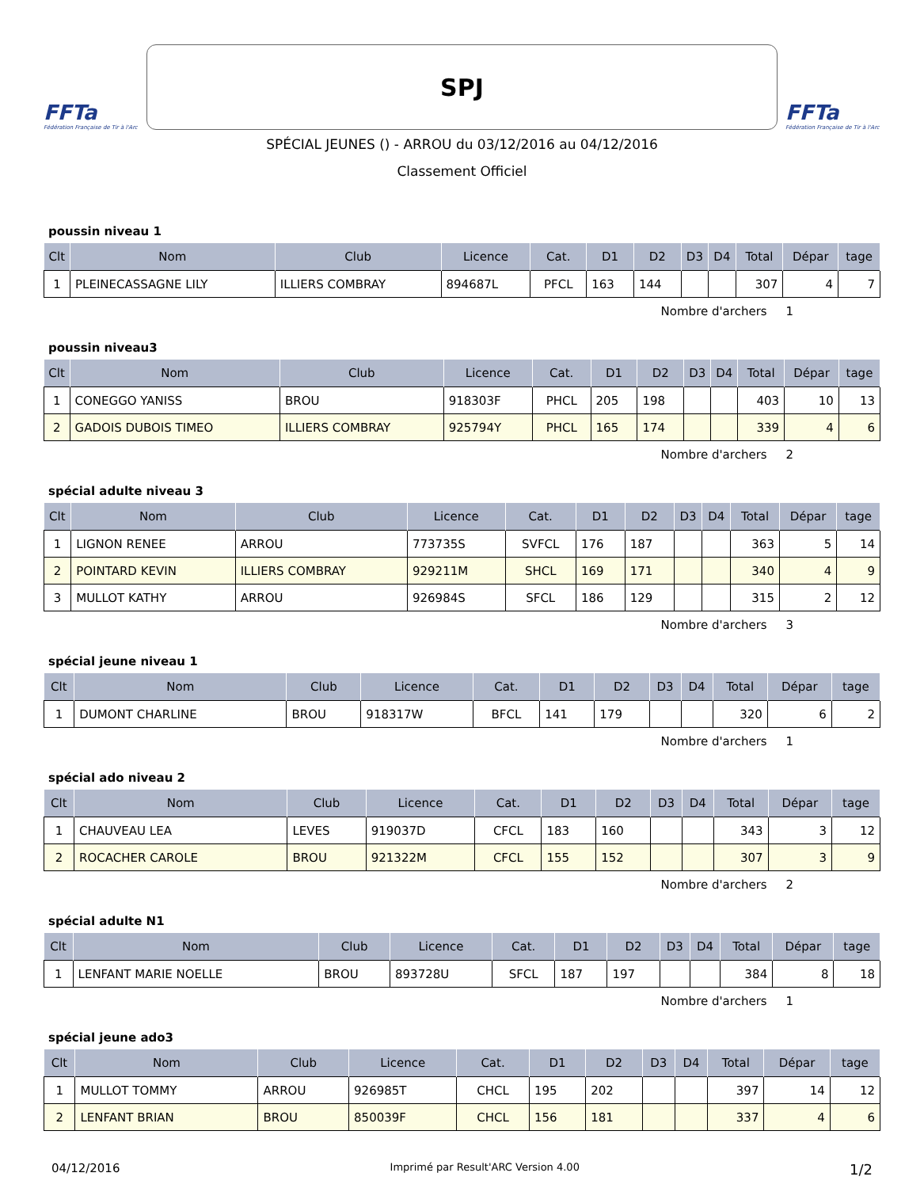FFTa
Fédération Française de Tir à l'Arc
SPJ
FFTa
Fédération Française de Tir à l'Arc
SPÉCIAL JEUNES () - ARROU du 03/12/2016 au 04/12/2016
Classement Officiel
poussin niveau 1
| Clt | Nom | Club | Licence | Cat. | D1 | D2 | D3 | D4 | Total | Dépar | tage |
| --- | --- | --- | --- | --- | --- | --- | --- | --- | --- | --- | --- |
| 1 | PLEINECASSAGNE LILY | ILLIERS COMBRAY | 894687L | PFCL | 163 | 144 | | | 307 | 4 | 7 |
Nombre d'archers 1
poussin niveau3
| Clt | Nom | Club | Licence | Cat. | D1 | D2 | D3 | D4 | Total | Dépar | tage |
| --- | --- | --- | --- | --- | --- | --- | --- | --- | --- | --- | --- |
| 1 | CONEGGO YANISS | BROU | 918303F | PHCL | 205 | 198 | | | 403 | 10 | 13 |
| 2 | GADOIS DUBOIS TIMEO | ILLIERS COMBRAY | 925794Y | PHCL | 165 | 174 | | | 339 | 4 | 6 |
Nombre d'archers 2
spécial adulte niveau 3
| Clt | Nom | Club | Licence | Cat. | D1 | D2 | D3 | D4 | Total | Dépar | tage |
| --- | --- | --- | --- | --- | --- | --- | --- | --- | --- | --- | --- |
| 1 | LIGNON RENEE | ARROU | 773735S | SVFCL | 176 | 187 | | | 363 | 5 | 14 |
| 2 | POINTARD KEVIN | ILLIERS COMBRAY | 929211M | SHCL | 169 | 171 | | | 340 | 4 | 9 |
| 3 | MULLOT KATHY | ARROU | 926984S | SFCL | 186 | 129 | | | 315 | 2 | 12 |
Nombre d'archers 3
spécial jeune niveau 1
| Clt | Nom | Club | Licence | Cat. | D1 | D2 | D3 | D4 | Total | Dépar | tage |
| --- | --- | --- | --- | --- | --- | --- | --- | --- | --- | --- | --- |
| 1 | DUMONT CHARLINE | BROU | 918317W | BFCL | 141 | 179 | | | 320 | 6 | 2 |
Nombre d'archers 1
spécial ado niveau 2
| Clt | Nom | Club | Licence | Cat. | D1 | D2 | D3 | D4 | Total | Dépar | tage |
| --- | --- | --- | --- | --- | --- | --- | --- | --- | --- | --- | --- |
| 1 | CHAUVEAU LEA | LEVES | 919037D | CFCL | 183 | 160 | | | 343 | 3 | 12 |
| 2 | ROCACHER CAROLE | BROU | 921322M | CFCL | 155 | 152 | | | 307 | 3 | 9 |
Nombre d'archers 2
spécial adulte N1
| Clt | Nom | Club | Licence | Cat. | D1 | D2 | D3 | D4 | Total | Dépar | tage |
| --- | --- | --- | --- | --- | --- | --- | --- | --- | --- | --- | --- |
| 1 | LENFANT MARIE NOELLE | BROU | 893728U | SFCL | 187 | 197 | | | 384 | 8 | 18 |
Nombre d'archers 1
spécial jeune ado3
| Clt | Nom | Club | Licence | Cat. | D1 | D2 | D3 | D4 | Total | Dépar | tage |
| --- | --- | --- | --- | --- | --- | --- | --- | --- | --- | --- | --- |
| 1 | MULLOT TOMMY | ARROU | 926985T | CHCL | 195 | 202 | | | 397 | 14 | 12 |
| 2 | LENFANT BRIAN | BROU | 850039F | CHCL | 156 | 181 | | | 337 | 4 | 6 |
04/12/2016 Imprimé par Result'ARC Version 4.00 1/2